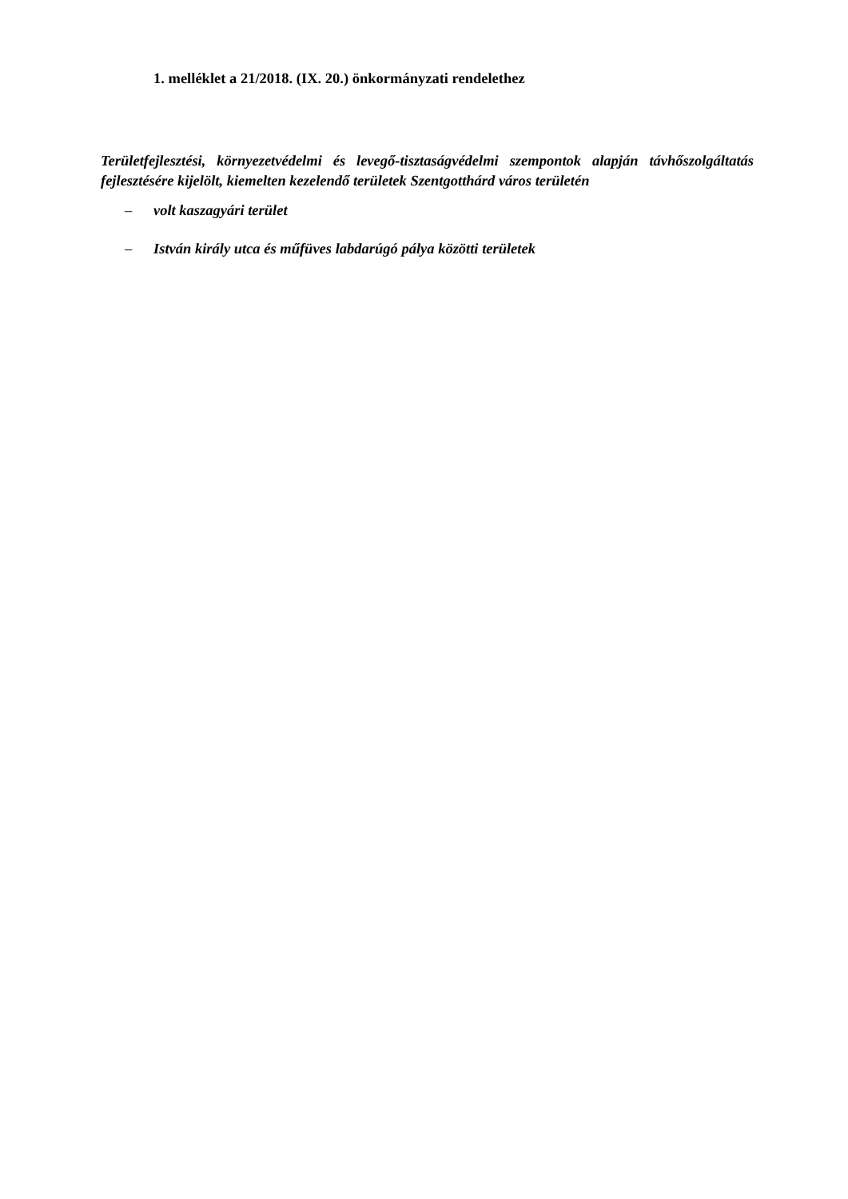1. melléklet a 21/2018. (IX. 20.) önkormányzati rendelethez
Területfejlesztési, környezetvédelmi és levegő-tisztaságvédelmi szempontok alapján távhőszolgáltatás fejlesztésére kijelölt, kiemelten kezelendő területek Szentgotthárd város területén
– volt kaszagyári terület
– István király utca és műfüves labdarúgó pálya közötti területek